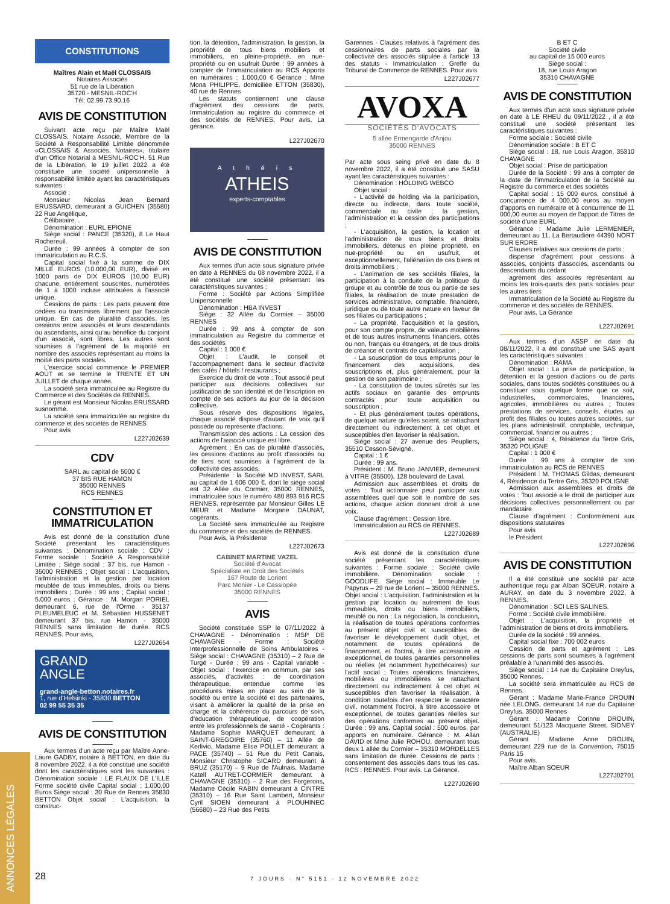CONSTITUTIONS
Maîtres Alain et Maël CLOSSAIS
Notaires Associés
51 rue de la Libération
35720 - MESNIL-ROC'H
Tél: 02.99.73.90.16
AVIS DE CONSTITUTION
Suivant acte reçu par Maître Maël CLOSSAIS, Notaire Associé, Membre de la Société à Responsabilité Limitée dénommée «CLOSSAIS & Associés, Notaires», titulaire d'un Office Notarial à MESNIL-ROC'H, 51 Rue de la Libération, le 19 juillet 2022 a été constituée une société unipersonnelle à responsabilité limitée ayant les caractéristiques suivantes :
Associé :
Monsieur Nicolas Jean Bernard ERUSSARD, demeurant à GUICHEN (35580) 22 Rue Angélique,
Célibataire. .
Dénomination : EURL EPIONE
Siège social : PANCE (35320), 8 Le Haut Rochereuil.
Durée : 99 années à compter de son immatriculation au R.C.S.
Capital social fixé à la somme de DIX MILLE EUROS (10.000,00 EUR), divisé en 1000 parts de DIX EUROS (10,00 EUR) chacune, entièrement souscrites, numérotées de 1 à 1000 incluse attribuées à l'associé unique.
Cessions de parts : Les parts peuvent être cédées ou transmises librement par l'associé unique. En cas de pluralité d'associés, les cessions entre associés et leurs descendants ou ascendants, ainsi qu'au bénéfice du conjoint d'un associé, sont libres. Les autres sont soumises à l'agrément de la majorité en nombre des associés représentant au moins la moitié des parts sociales.
L'exercice social commence le PREMIER AOÛT et se termine le TRENTE ET UN JUILLET de chaque année.
La société sera immatriculée au Registre du Commerce et des Sociétés de RENNES.
Le gérant est Monsieur Nicolas ERUSSARD susnommé.
La société sera immatriculée au registre du commerce et des sociétés de RENNES
Pour avis
L227J02639
CDV
SARL au capital de 5000 €
37 BIS RUE HAMON
35000 RENNES
RCS RENNES
CONSTITUTION ET IMMATRICULATION
Avis est donné de la constitution d'une Société présentant les caractéristiques suivantes : Dénomination sociale : CDV ; Forme sociale : Société A Responsabilité Limitée ; Siège social : 37 bis, rue Hamon - 35000 RENNES ; Objet social : L'acquisition, l'administration et la gestion par location meublée de tous immeubles, droits ou biens immobiliers ; Durée : 99 ans ; Capital social : 5.000 euros ; Gérance : M. Morgan PORIEL demeurant 6, rue de l'Orme - 35137 PLEUMELEUC et M. Sébastien HUSSENET demeurant 37 bis, rue Hamon - 35000 RENNES sans limitation de durée. RCS RENNES. Pour avis,
L227J02654
GRAND
ANGLE
grand-angle-betton.notaires.fr
1, rue d'Helsinki - 35830 BETTON
02 99 55 35 35
AVIS DE CONSTITUTION
Aux termes d'un acte reçu par Maître Anne-Laure GADBY, notaire à BETTON, en date du 8 novembre 2022, il a été constitué une société dont les caractéristiques sont les suivantes : Dénomination sociale : LE FLAUX DE L'ILLE Forme société civile Capital social : 1.000,00 Euros Siège social : 30 Rue de Rennes 35830 BETTON Objet social : L'acquisition, la construc-
tion, la détention, l'administration, la gestion, la propriété de tous biens mobiliers et immobiliers, en pleine-propriété, en nue-propriété ou en usufruit Durée : 99 années à compter de l'immatriculation au RCS Apports en numéraires : 1.000,00 € Gérance : Mme Mona PHILIPPE, domiciliée ETTON (35830), 40 rue de Rennes
Les statuts contiennent une clause d'agrément des cessions de parts. Immatriculation au registre du commerce et des sociétés de RENNES. Pour avis, La gérance.
L227J02670
A t h é i s
ATHEIS
experts-comptables
AVIS DE CONSTITUTION
Aux termes d'un acte sous signature privée en date à RENNES du 08 novembre 2022, il a été constitué une société présentant les caractéristiques suivantes :
Forme : Société par Actions Simplifiée Unipersonnelle
Dénomination : HBA INVEST
Siège : 32 Allée du Cormier – 35000 RENNES
Durée : 99 ans à compter de son immatriculation au Registre du commerce et des sociétés
Capital : 1 000 €
Objet : L'audit, le conseil et l'accompagnement dans le secteur d'activité des cafés / hôtels / restaurants ;
Exercice du droit de vote : Tout associé peut participer aux décisions collectives sur justification de son identité et de l'inscription en compte de ses actions au jour de la décision collective.
Sous réserve des dispositions légales, chaque associé dispose d'autant de voix qu'il possède ou représente d'actions.
Transmission des actions : La cession des actions de l'associé unique est libre.
Agrément : En cas de pluralité d'associés, les cessions d'actions au profit d'associés ou de tiers sont soumises à l'agrément de la collectivité des associés.
Présidente : la Société MD INVEST, SARL au capital de 1 606 000 €, dont le siège social est 32 Allée du Cormier, 35000 RENNES, immatriculée sous le numéro 480 893 916 RCS RENNES, représentée par Monsieur Gilles LE MEUR et Madame Morgane DAUNAT, cogérants.
La Société sera immatriculée au Registre du commerce et des sociétés de RENNES.
Pour Avis, la Présidente
L227J02673
CABINET MARTINE VAZEL
Société d'Avocat
Spécialiste en Droit des Sociétés
167 Route de Lorient
Parc Monier - Le Cassiopée
35000 RENNES
AVIS
Société constituée SSP le 07/11/2022 à CHAVAGNE - Dénomination : MSP DE CHAVAGNE - Forme : Société Interprofessionnelle de Soins Ambulatoires - Siège social : CHAVAGNE (35310) – 2 Rue de Turgé - Durée : 99 ans - Capital variable - Objet social : l'exercice en commun, par ses associés, d'activités : de coordination thérapeutique, entendue comme les procédures mises en place au sein de la société ou entre la société et des partenaires, visant à améliorer la qualité de la prise en charge et la cohérence du parcours de soin, d'éducation thérapeutique, de coopération entre les professionnels de santé - Cogérants : Madame Sophie MARQUET demeurant à SAINT-GREGOIRE (35760) – 11 Allée de Kerlivio, Madame Elise POLLET demeurant à PACE (35740) – 51 Rue du Petit Canais, Monsieur Christophe SICARD demeurant à BRUZ (35170) – 9 Rue de l'Aulnais, Madame Katell AUTRET-CORMIER demeurant à CHAVAGNE (35310) – 2 Rue des Forgerons, Madame Cécile RABIN demeurant à CINTRE (35310) – 16 Rue Saint Lambert, Monsieur Cyril SIOEN demeurant à PLOUHINEC (56680) – 23 Rue des Petits
Garennes - Clauses relatives à l'agrément des cessionnaires de parts sociales par la collectivité des associés stipulée à l'article 13 des statuts - Immatriculation : Greffe du Tribunal de Commerce de RENNES. Pour avis
L227J02677
AVOXA
SOCIÉTÉS D'AVOCATS
5 allée Ermengarde d'Anjou
35000 RENNES
Par acte sous seing privé en date du 8 novembre 2022, il a été constitué une SASU ayant les caractéristiques suivantes :
Dénomination : HOLDING WEBCO
Objet social :
- L'activité de holding via la participation, directe ou indirecte, dans toute société, commerciale ou civile ; la gestion, l'administration et la cession des participations ;
- L'acquisition, la gestion, la location et l'administration de tous biens et droits immobiliers, détenus en pleine propriété, en nue-propriété ou en usufruit, et exceptionnellement, l'aliénation de ces biens et droits immobiliers ;
- L'animation de ses sociétés filiales, la participation à la conduite de la politique du groupe et au contrôle de tous ou partie de ses filiales, la réalisation de toute prestation de services administrative, comptable, financière, juridique ou de toute autre nature en faveur de ses filiales ou participations ;
- La propriété, l'acquisition et la gestion, pour son compte propre, de valeurs mobilières et de tous autres instruments financiers, cotés ou non, français ou étrangers, et de tous droits de créance et contrats de capitalisation ;
- La souscription de tous emprunts pour le financement des acquisitions, des souscriptions et, plus généralement, pour la gestion de son patrimoine ;
- La constitution de toutes sûretés sur les actifs sociaux en garantie des emprunts contractés pour toute acquisition ou souscription ;
- Et plus généralement toutes opérations, de quelque nature qu'elles soient, se rattachant directement ou indirectement à cet objet et susceptibles d'en favoriser la réalisation.
Siège social : 27 avenue des Peupliers, 35510 Cesson-Sévigné.
Capital : 1 €
Durée : 99 ans.
Président : M. Bruno JANVIER, demeurant à VITRE (35500), 128 boulevard de Laval.
Admission aux assemblées et droits de votes : Tout actionnaire peut participer aux assemblées quel que soit le nombre de ses actions, chaque action donnant droit à une voix.
Clause d'agrément : Cession libre.
Immatriculation au RCS de RENNES.
L227J02689
Avis est donné de la constitution d'une société présentant les caractéristiques suivantes : Forme sociale : Société civile immobilière. Dénomination sociale : GOODLIFE. Siège social : Immeuble Le Papyrus – 29 rue de Lorient – 35000 RENNES. Objet social : L'acquisition, l'administration et la gestion par location ou autrement de tous immeubles, droits ou biens immobiliers, meublé ou non ; La négociation, la conclusion, la réalisation de toutes opérations conformes au présent objet civil et susceptibles de favoriser le développement dudit objet, et notamment de toutes opérations de financement, et l'octroi, à titre accessoire et exceptionnel, de toutes garanties personnelles ou réelles (et notamment hypothécaires) sur l'actif social ; Toutes opérations financières, mobilières ou immobilières se rattachant directement ou indirectement à cet objet et susceptibles d'en favoriser la réalisation, à condition toutefois d'en respecter le caractère civil, notamment l'octroi, à titre accessoire et exceptionnel, de toutes garanties réelles sur des opérations conformes au présent objet. Durée : 99 ans. Capital social : 500 euros, par apports en numéraire. Gérance : M. Allan DAVID et Mme Julie ROHOU, demeurant tous deux 1 allée du Cormier – 35310 MORDELLES sans limitation de durée. Cessions de parts : consentement des associés dans tous les cas. RCS : RENNES. Pour avis. La Gérance.
L227J02690
B ET C
Société civile
au capital de 15 000 euros
Siège social :
18, rue Louis Aragon
35310 CHAVAGNE
AVIS DE CONSTITUTION
Aux termes d'un acte sous signature privée en date à LE RHEU du 09/11/2022 , il a été constitué une société présentant les caractéristiques suivantes :
Forme sociale : Société civile
Dénomination sociale : B ET C
Siège social : 18, rue Louis Aragon, 35310 CHAVAGNE
Objet social : Prise de participation
Durée de la Société : 99 ans à compter de la date de l'immatriculation de la Société au Registre du commerce et des sociétés
Capital social : 15 000 euros, constitué à concurrence de 4 000,00 euros au moyen d'apports en numéraire et à concurrence de 11 000,00 euros au moyen de l'apport de Titres de société d'une EURL
Gérance : Madame Julie LERMENIER, demeurant au 11, La Bertaudière 44390 NORT SUR ERDRE
Clauses relatives aux cessions de parts :
dispense d'agrément pour cessions à associés, conjoints d'associés, ascendants ou descendants du cédant
agrément des associés représentant au moins les trois-quarts des parts sociales pour les autres tiers
Immatriculation de la Société au Registre du commerce et des sociétés de RENNES.
Pour avis, La Gérance
L227J02691
Aux termes d'un ASSP en date du 08/11/2022, il a été constitué une SAS ayant les caractéristiques suivantes :
Dénomination : RAMA
Objet social : La prise de participation, la détention et la gestion d'actions ou de parts sociales, dans toutes sociétés constituées ou à constituer sous quelque forme que ce soit, industrielles, commerciales, financières, agricoles, immobilières ou autres ; Toutes prestations de services, conseils, études au profit des filiales ou toutes autres sociétés, sur les plans administratif, comptable, technique, commercial, financier ou autres ;
Siège social : 4, Résidence du Tertre Gris, 35320 POLIGNE
Capital : 1 000 €
Durée : 99 ans à compter de son immatriculation au RCS de RENNES
Président : M. THOMAS Gildas, demeurant 4, Résidence du Tertre Gris, 35320 POLIGNE
Admission aux assemblées et droits de votes : Tout associé a le droit de participer aux décisions collectives personnellement ou par mandataire
Clause d'agrément : Conformément aux dispositions statutaires
Pour avis
le Président
L227J02696
AVIS DE CONSTITUTION
Il a été constitué une société par acte authentique reçu par Alban SOEUR, notaire à AURAY, en date du 3 novembre 2022, à RENNES.
Dénomination : SCI LES SALINES.
Forme : Société civile immobilière.
Objet : L'acquisition, la propriété et l'administration de biens et droits immobiliers.
Durée de la société : 99 années.
Capital social fixe : 700 002 euros
Cession de parts et agrément : Les cessions de parts sont soumises à l'agrément préalable à l'unanimité des associés.
Siège social : 14 rue du Capitaine Dreyfus, 35000 Rennes.
La société sera immatriculée au RCS de Rennes.
Gérant : Madame Marie-France DROUIN née LELONG, demeurant 14 rue du Capitaine Dreyfus, 35000 Rennes
Gérant : Madame Corinne DROUIN, demeurant 51/123 Macquarie Street, SIDNEY (AUSTRALIE)
Gérant : Madame Anne DROUIN, demeurant 229 rue de la Convention, 75015 Paris 15
Pour avis.
Maître Alban SOEUR
L227J02701
ANNONCES LÉGALES
28 7 JOURS - N° 5151 - 12 NOVEMBRE 2022